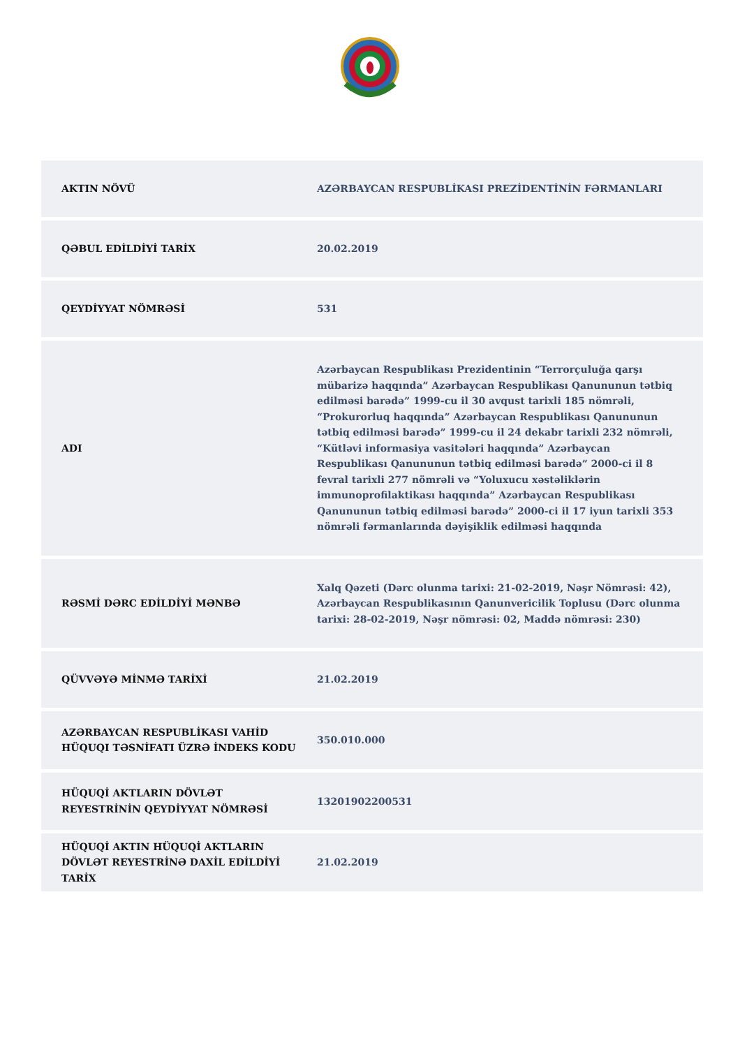| AKTIN NÖVÜ | AZƏRBAYCAN RESPUBLİKASI PREZİDENTİNİN FƏRMANLARI |
| QƏBUL EDİLDİYİ TARİX | 20.02.2019 |
| QEYDİYYAT NÖMRƏSİ | 531 |
| ADI | Azərbaycan Respublikası Prezidentinin “Terrorçuluğa qarşı mübarizə haqqında” Azərbaycan Respublikası Qanununun tətbiq edilməsi barədə” 1999-cu il 30 avqust tarixli 185 nömrəli, “Prokurorluq haqqında” Azərbaycan Respublikası Qanununun tətbiq edilməsi barədə” 1999-cu il 24 dekabr tarixli 232 nömrəli, “Kütləvi informasiya vasitələri haqqında” Azərbaycan Respublikası Qanununun tətbiq edilməsi barədə” 2000-ci il 8 fevral tarixli 277 nömrəli və “Yoluxucu xəstəliklərin immunoprofilaktikası haqqında” Azərbaycan Respublikası Qanununun tətbiq edilməsi barədə” 2000-ci il 17 iyun tarixli 353 nömrəli fərmanlarında dəyişiklik edilməsi haqqında |
| RƏSMİ DƏRC EDİLDİYİ MƏNBƏ | Xalq Qəzeti (Dərc olunma tarixi: 21-02-2019, Nəşr Nömrəsi: 42), Azərbaycan Respublikasının Qanunvericilik Toplusu (Dərc olunma tarixi: 28-02-2019, Nəşr nömrəsi: 02, Maddə nömrəsi: 230) |
| QÜVVƏYƏ MİNMƏ TARİXİ | 21.02.2019 |
| AZƏRBAYCAN RESPUBLİKASI VAHİD HÜQUQI TƏSNİFATI ÜZRƏ İNDEKS KODU | 350.010.000 |
| HÜQUQİ AKTLARIN DÖVLƏT REYESTRİNİN QEYDİYYAT NÖMRƏSİ | 13201902200531 |
| HÜQUQİ AKTIN HÜQUQİ AKTLARIN DÖVLƏT REYESTRİNƏ DAXİL EDİLDİYİ TARİX | 21.02.2019 |